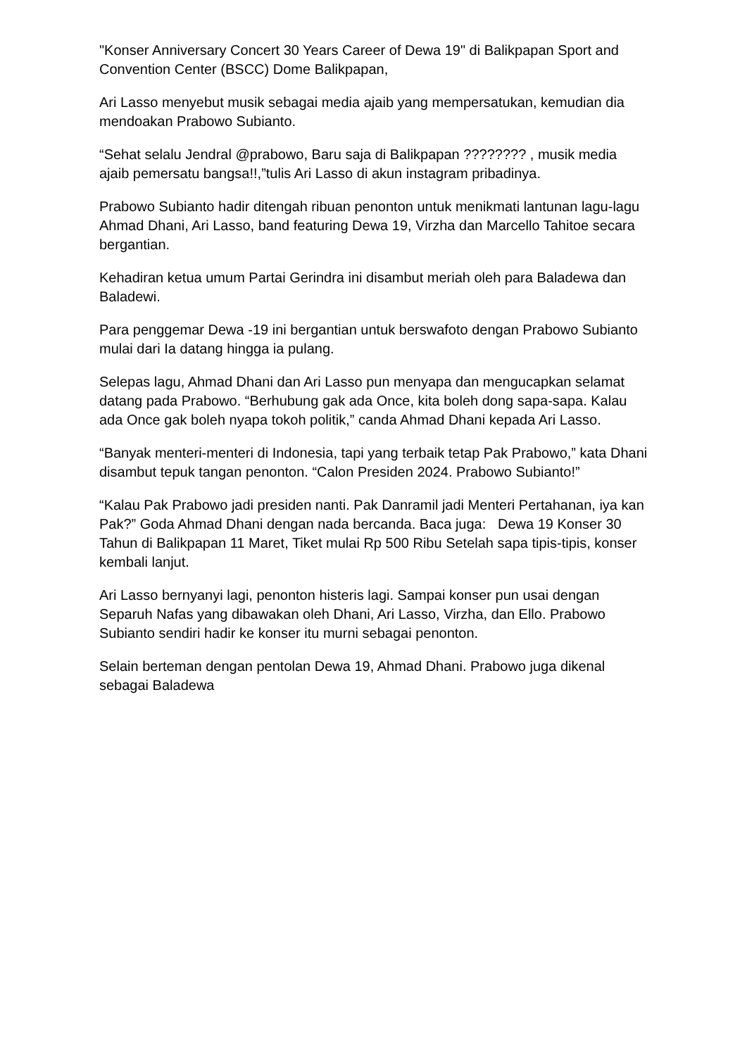"Konser Anniversary Concert 30 Years Career of Dewa 19" di Balikpapan Sport and Convention Center (BSCC) Dome Balikpapan,
Ari Lasso menyebut musik sebagai media ajaib yang mempersatukan, kemudian dia mendoakan Prabowo Subianto.
“Sehat selalu Jendral @prabowo, Baru saja di Balikpapan ???????? , musik media ajaib pemersatu bangsa!!,”tulis Ari Lasso di akun instagram pribadinya.
Prabowo Subianto hadir ditengah ribuan penonton untuk menikmati lantunan lagu-lagu Ahmad Dhani, Ari Lasso, band featuring Dewa 19, Virzha dan Marcello Tahitoe secara bergantian.
Kehadiran ketua umum Partai Gerindra ini disambut meriah oleh para Baladewa dan Baladewi.
Para penggemar Dewa -19 ini bergantian untuk berswafoto dengan Prabowo Subianto mulai dari Ia datang hingga ia pulang.
Selepas lagu, Ahmad Dhani dan Ari Lasso pun menyapa dan mengucapkan selamat datang pada Prabowo. “Berhubung gak ada Once, kita boleh dong sapa-sapa. Kalau ada Once gak boleh nyapa tokoh politik,” canda Ahmad Dhani kepada Ari Lasso.
“Banyak menteri-menteri di Indonesia, tapi yang terbaik tetap Pak Prabowo,” kata Dhani disambut tepuk tangan penonton. “Calon Presiden 2024. Prabowo Subianto!”
“Kalau Pak Prabowo jadi presiden nanti. Pak Danramil jadi Menteri Pertahanan, iya kan Pak?” Goda Ahmad Dhani dengan nada bercanda. Baca juga: Dewa 19 Konser 30 Tahun di Balikpapan 11 Maret, Tiket mulai Rp 500 Ribu Setelah sapa tipis-tipis, konser kembali lanjut.
Ari Lasso bernyanyi lagi, penonton histeris lagi. Sampai konser pun usai dengan Separuh Nafas yang dibawakan oleh Dhani, Ari Lasso, Virzha, dan Ello. Prabowo Subianto sendiri hadir ke konser itu murni sebagai penonton.
Selain berteman dengan pentolan Dewa 19, Ahmad Dhani. Prabowo juga dikenal sebagai Baladewa